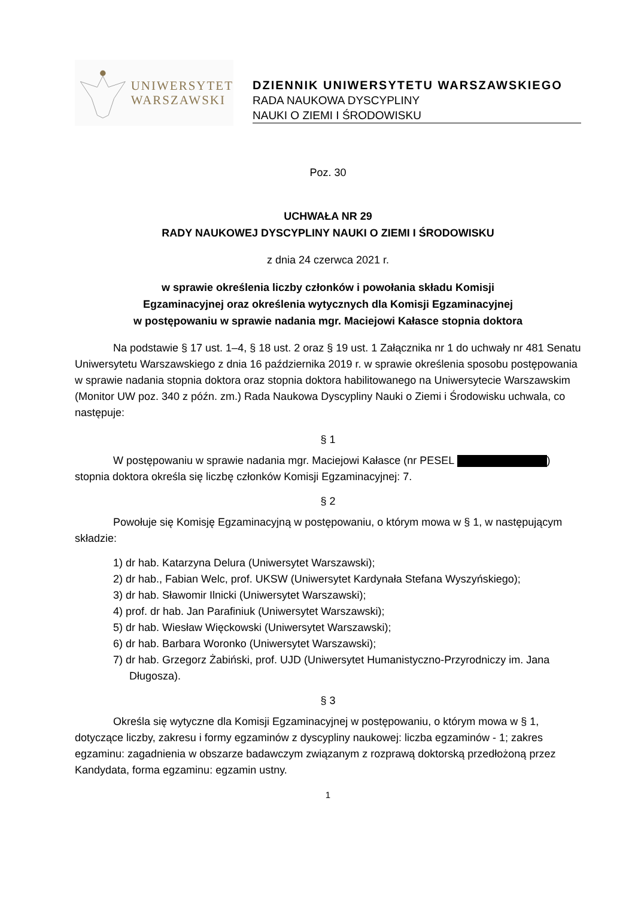UNIWERSYTET
WARSZAWSKI
DZIENNIK UNIWERSYTETU WARSZAWSKIEGO
RADA NAUKOWA DYSCYPLINY
NAUKI O ZIEMI I ŚRODOWISKU
Poz. 30
UCHWAŁA NR 29
RADY NAUKOWEJ DYSCYPLINY NAUKI O ZIEMI I ŚRODOWISKU
z dnia 24 czerwca 2021 r.
w sprawie określenia liczby członków i powołania składu Komisji
Egzaminacyjnej oraz określenia wytycznych dla Komisji Egzaminacyjnej
w postępowaniu w sprawie nadania mgr. Maciejowi Kałasce stopnia doktora
Na podstawie § 17 ust. 1–4, § 18 ust. 2 oraz § 19 ust. 1 Załącznika nr 1 do uchwały nr 481 Senatu Uniwersytetu Warszawskiego z dnia 16 października 2019 r. w sprawie określenia sposobu postępowania w sprawie nadania stopnia doktora oraz stopnia doktora habilitowanego na Uniwersytecie Warszawskim (Monitor UW poz. 340 z późn. zm.) Rada Naukowa Dyscypliny Nauki o Ziemi i Środowisku uchwala, co następuje:
§ 1
W postępowaniu w sprawie nadania mgr. Maciejowi Kałasce (nr PESEL ) stopnia doktora określa się liczbę członków Komisji Egzaminacyjnej: 7.
§ 2
Powołuje się Komisję Egzaminacyjną w postępowaniu, o którym mowa w § 1, w następującym składzie:
1) dr hab. Katarzyna Delura (Uniwersytet Warszawski);
2) dr hab., Fabian Welc, prof. UKSW (Uniwersytet Kardynała Stefana Wyszyńskiego);
3) dr hab. Sławomir Ilnicki (Uniwersytet Warszawski);
4) prof. dr hab. Jan Parafiniuk (Uniwersytet Warszawski);
5) dr hab. Wiesław Więckowski (Uniwersytet Warszawski);
6) dr hab. Barbara Woronko (Uniwersytet Warszawski);
7) dr hab. Grzegorz Żabiński, prof. UJD (Uniwersytet Humanistyczno-Przyrodniczy im. Jana Długosza).
§ 3
Określa się wytyczne dla Komisji Egzaminacyjnej w postępowaniu, o którym mowa w § 1, dotyczące liczby, zakresu i formy egzaminów z dyscypliny naukowej: liczba egzaminów - 1; zakres egzaminu: zagadnienia w obszarze badawczym związanym z rozprawą doktorską przedłożoną przez Kandydata, forma egzaminu: egzamin ustny.
1